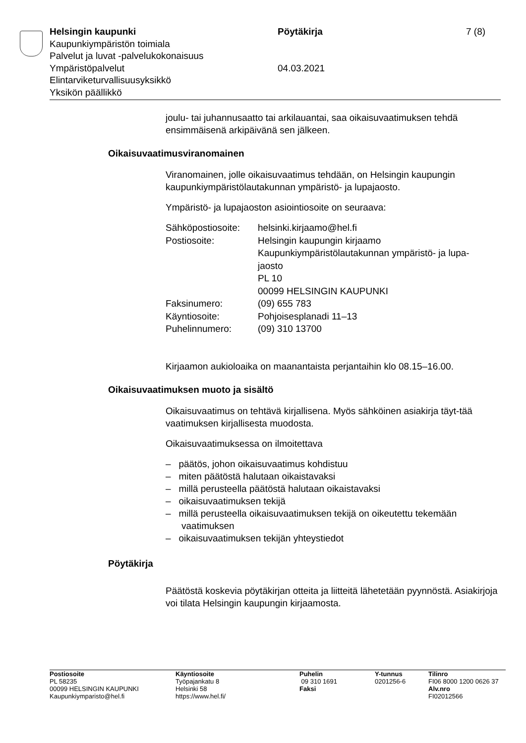| Helsingin kaupunki | Pöytäkirja | 7 (8) |
| Kaupunkiympäristön toimiala | | |
| Palvelut ja luvat -palvelukokonaisuus | | |
| Ympäristöpalvelut | 04.03.2021 | |
| Elintarviketurvallisuusyksikkö | | |
| Yksikön päällikkö | | |
joulu- tai juhannusaatto tai arkilauantai, saa oikaisuvaatimuksen tehdä ensimmäisenä arkipäivänä sen jälkeen.
Oikaisuvaatimusviranomainen
Viranomainen, jolle oikaisuvaatimus tehdään, on Helsingin kaupungin kaupunkiympäristölautakunnan ympäristö- ja lupajaosto.
Ympäristö- ja lupajaoston asiointiosoite on seuraava:
| Sähköpostiosoite: | helsinki.kirjaamo@hel.fi |
| Postiosoite: | Helsingin kaupungin kirjaamo Kaupunkiympäristölautakunnan ympäristö- ja lupa- jaosto PL 10 00099 HELSINGIN KAUPUNKI |
| Faksinumero: | (09) 655 783 |
| Käyntiosoite: | Pohjoisesplanadi 11–13 |
| Puhelinnumero: | (09) 310 13700 |
Kirjaamon aukioloaika on maanantaista perjantaihin klo 08.15–16.00.
Oikaisuvaatimuksen muoto ja sisältö
Oikaisuvaatimus on tehtävä kirjallisena. Myös sähköinen asiakirja täyt-tää vaatimuksen kirjallisesta muodosta.
Oikaisuvaatimuksessa on ilmoitettava
– päätös, johon oikaisuvaatimus kohdistuu
– miten päätöstä halutaan oikaistavaksi
– millä perusteella päätöstä halutaan oikaistavaksi
– oikaisuvaatimuksen tekijä
– millä perusteella oikaisuvaatimuksen tekijä on oikeutettu tekemään vaatimuksen
– oikaisuvaatimuksen tekijän yhteystiedot
Pöytäkirja
Päätöstä koskevia pöytäkirjan otteita ja liitteitä lähetetään pyynnöstä. Asiakirjoja voi tilata Helsingin kaupungin kirjaamosta.
| Postiosoite PL 58235 00099 HELSINGIN KAUPUNKI Kaupunkiymparisto@hel.fi | Käyntiosoite Työpajankatu 8 Helsinki 58 https://www.hel.fi/ | Puhelin 09 310 1691 Faksi | Y-tunnus 0201256-6 | Tilinro FI06 8000 1200 0626 37 Alv.nro FI02012566 |